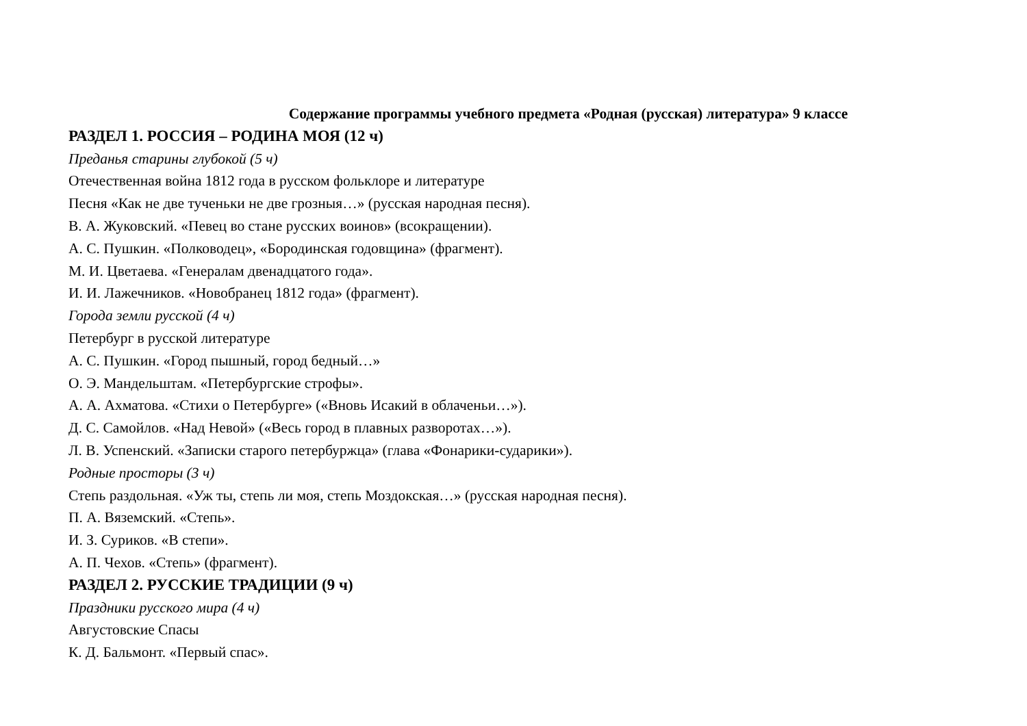Содержание программы учебного предмета «Родная (русская) литература» 9 классе
РАЗДЕЛ 1. РОССИЯ – РОДИНА МОЯ (12 ч)
Преданья старины глубокой (5 ч)
Отечественная война 1812 года в русском фольклоре и литературе
Песня «Как не две тученьки не две грозныя…» (русская народная песня).
В. А. Жуковский. «Певец во стане русских воинов» (всокращении).
А. С. Пушкин. «Полководец», «Бородинская годовщина» (фрагмент).
М. И. Цветаева. «Генералам двенадцатого года».
И. И. Лажечников. «Новобранец 1812 года» (фрагмент).
Города земли русской (4 ч)
Петербург в русской литературе
А. С. Пушкин. «Город пышный, город бедный…»
О. Э. Мандельштам. «Петербургские строфы».
А. А. Ахматова. «Стихи о Петербурге» («Вновь Исакий в облаченьи…»).
Д. С. Самойлов. «Над Невой» («Весь город в плавных разворотах…»).
Л. В. Успенский. «Записки старого петербуржца» (глава «Фонарики-сударики»).
Родные просторы (3 ч)
Степь раздольная. «Уж ты, степь ли моя, степь Моздокская…» (русская народная песня).
П. А. Вяземский. «Степь».
И. З. Суриков. «В степи».
А. П. Чехов. «Степь» (фрагмент).
РАЗДЕЛ 2. РУССКИЕ ТРАДИЦИИ (9 ч)
Праздники русского мира (4 ч)
Августовские Спасы
К. Д. Бальмонт. «Первый спас».